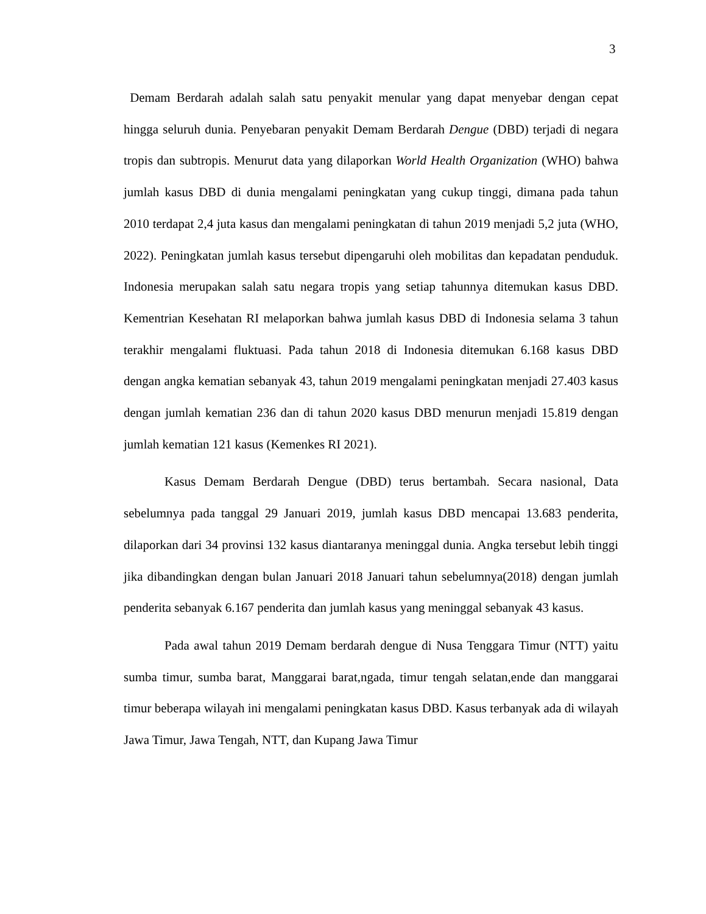3
Demam Berdarah adalah salah satu penyakit menular yang dapat menyebar dengan cepat hingga seluruh dunia. Penyebaran penyakit Demam Berdarah Dengue (DBD) terjadi di negara tropis dan subtropis. Menurut data yang dilaporkan World Health Organization (WHO) bahwa jumlah kasus DBD di dunia mengalami peningkatan yang cukup tinggi, dimana pada tahun 2010 terdapat 2,4 juta kasus dan mengalami peningkatan di tahun 2019 menjadi 5,2 juta (WHO, 2022). Peningkatan jumlah kasus tersebut dipengaruhi oleh mobilitas dan kepadatan penduduk. Indonesia merupakan salah satu negara tropis yang setiap tahunnya ditemukan kasus DBD. Kementrian Kesehatan RI melaporkan bahwa jumlah kasus DBD di Indonesia selama 3 tahun terakhir mengalami fluktuasi. Pada tahun 2018 di Indonesia ditemukan 6.168 kasus DBD dengan angka kematian sebanyak 43, tahun 2019 mengalami peningkatan menjadi 27.403 kasus dengan jumlah kematian 236 dan di tahun 2020 kasus DBD menurun menjadi 15.819 dengan jumlah kematian 121 kasus (Kemenkes RI 2021).
Kasus Demam Berdarah Dengue (DBD) terus bertambah. Secara nasional, Data sebelumnya pada tanggal 29 Januari 2019, jumlah kasus DBD mencapai 13.683 penderita, dilaporkan dari 34 provinsi 132 kasus diantaranya meninggal dunia. Angka tersebut lebih tinggi jika dibandingkan dengan bulan Januari 2018 Januari tahun sebelumnya(2018) dengan jumlah penderita sebanyak 6.167 penderita dan jumlah kasus yang meninggal sebanyak 43 kasus.
Pada awal tahun 2019 Demam berdarah dengue di Nusa Tenggara Timur (NTT) yaitu sumba timur, sumba barat, Manggarai barat,ngada, timur tengah selatan,ende dan manggarai timur beberapa wilayah ini mengalami peningkatan kasus DBD. Kasus terbanyak ada di wilayah Jawa Timur, Jawa Tengah, NTT, dan Kupang Jawa Timur